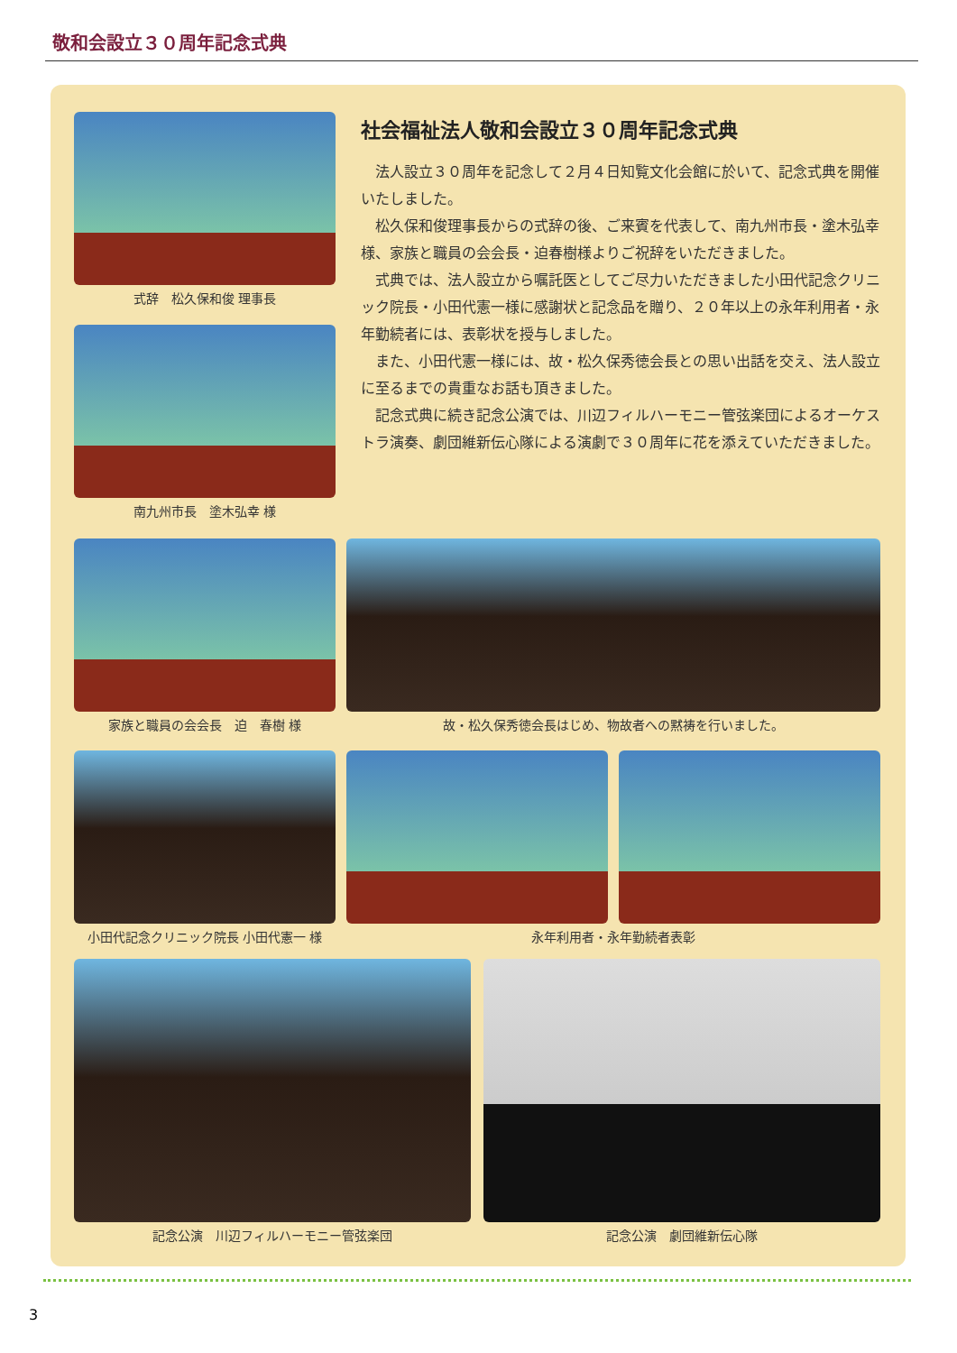敬和会設立３０周年記念式典
式辞　松久保和俊 理事長
南九州市長　塗木弘幸 様
社会福祉法人敬和会設立３０周年記念式典
法人設立３０周年を記念して２月４日知覧文化会館に於いて、記念式典を開催いたしました。
松久保和俊理事長からの式辞の後、ご来賓を代表して、南九州市長・塗木弘幸様、家族と職員の会会長・迫春樹様よりご祝辞をいただきました。
式典では、法人設立から嘱託医としてご尽力いただきました小田代記念クリニック院長・小田代憲一様に感謝状と記念品を贈り、２０年以上の永年利用者・永年勤続者には、表彰状を授与しました。
また、小田代憲一様には、故・松久保秀徳会長との思い出話を交え、法人設立に至るまでの貴重なお話も頂きました。
記念式典に続き記念公演では、川辺フィルハーモニー管弦楽団によるオーケストラ演奏、劇団維新伝心隊による演劇で３０周年に花を添えていただきました。
家族と職員の会会長　迫　春樹 様 故・松久保秀徳会長はじめ、物故者への黙祷を行いました。
小田代記念クリニック院長 小田代憲一 様
永年利用者・永年勤続者表彰
記念公演　川辺フィルハーモニー管弦楽団 記念公演　劇団維新伝心隊
3